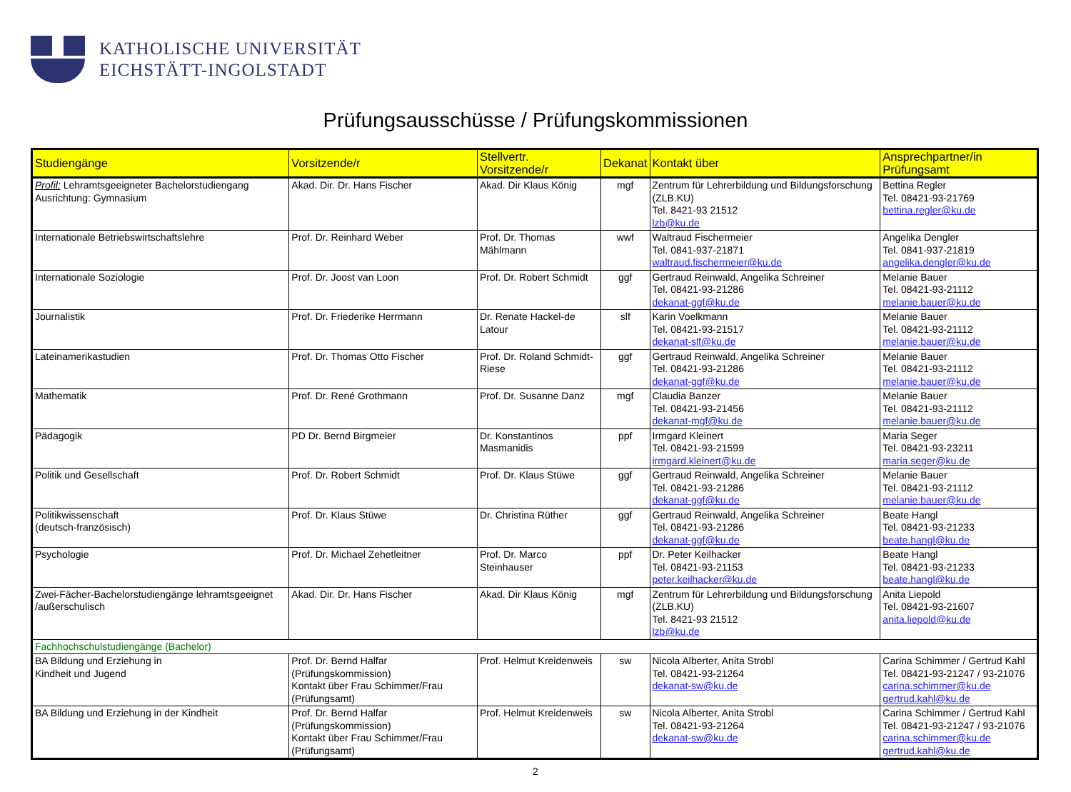KATHOLISCHE UNIVERSITÄT
EICHSTÄTT-INGOLSTADT
Prüfungsausschüsse / Prüfungskommissionen
| Studiengänge | Vorsitzende/r | Stellvertr. Vorsitzende/r | Dekanat | Kontakt über | Ansprechpartner/in Prüfungsamt |
| --- | --- | --- | --- | --- | --- |
| Profil: Lehramtsgeeigneter Bachelorstudiengang Ausrichtung: Gymnasium | Akad. Dir. Dr. Hans Fischer | Akad. Dir Klaus König | mgf | Zentrum für Lehrerbildung und Bildungsforschung (ZLB.KU) Tel. 8421-93 21512 lzb@ku.de | Bettina Regler Tel. 08421-93-21769 bettina.regler@ku.de |
| Internationale Betriebswirtschaftslehre | Prof. Dr. Reinhard Weber | Prof. Dr. Thomas Mählmann | wwf | Waltraud Fischermeier Tel. 0841-937-21871 waltraud.fischermeier@ku.de | Angelika Dengler Tel. 0841-937-21819 angelika.dengler@ku.de |
| Internationale Soziologie | Prof. Dr. Joost van Loon | Prof. Dr. Robert Schmidt | ggf | Gertraud Reinwald, Angelika Schreiner Tel. 08421-93-21286 dekanat-ggf@ku.de | Melanie Bauer Tel. 08421-93-21112 melanie.bauer@ku.de |
| Journalistik | Prof. Dr. Friederike Herrmann | Dr. Renate Hackel-de Latour | slf | Karin Voelkmann Tel. 08421-93-21517 dekanat-slf@ku.de | Melanie Bauer Tel. 08421-93-21112 melanie.bauer@ku.de |
| Lateinamerikastudien | Prof. Dr. Thomas Otto Fischer | Prof. Dr. Roland Schmidt-Riese | ggf | Gertraud Reinwald, Angelika Schreiner Tel. 08421-93-21286 dekanat-ggf@ku.de | Melanie Bauer Tel. 08421-93-21112 melanie.bauer@ku.de |
| Mathematik | Prof. Dr. René Grothmann | Prof. Dr. Susanne Danz | mgf | Claudia Banzer Tel. 08421-93-21456 dekanat-mgf@ku.de | Melanie Bauer Tel. 08421-93-21112 melanie.bauer@ku.de |
| Pädagogik | PD Dr. Bernd Birgmeier | Dr. Konstantinos Masmanidis | ppf | Irmgard Kleinert Tel. 08421-93-21599 irmgard.kleinert@ku.de | Maria Seger Tel. 08421-93-23211 maria.seger@ku.de |
| Politik und Gesellschaft | Prof. Dr. Robert Schmidt | Prof. Dr. Klaus Stüwe | ggf | Gertraud Reinwald, Angelika Schreiner Tel. 08421-93-21286 dekanat-ggf@ku.de | Melanie Bauer Tel. 08421-93-21112 melanie.bauer@ku.de |
| Politikwissenschaft (deutsch-französisch) | Prof. Dr. Klaus Stüwe | Dr. Christina Rüther | ggf | Gertraud Reinwald, Angelika Schreiner Tel. 08421-93-21286 dekanat-ggf@ku.de | Beate Hangl Tel. 08421-93-21233 beate.hangl@ku.de |
| Psychologie | Prof. Dr. Michael Zehetleitner | Prof. Dr. Marco Steinhauser | ppf | Dr. Peter Keilhacker Tel. 08421-93-21153 peter.keilhacker@ku.de | Beate Hangl Tel. 08421-93-21233 beate.hangl@ku.de |
| Zwei-Fächer-Bachelorstudiengänge lehramtsgeeignet /außerschulisch | Akad. Dir. Dr. Hans Fischer | Akad. Dir Klaus König | mgf | Zentrum für Lehrerbildung und Bildungsforschung (ZLB.KU) Tel. 8421-93 21512 lzb@ku.de | Anita Liepold Tel. 08421-93-21607 anita.liepold@ku.de |
| Fachhochschulstudiengänge (Bachelor) | | | | | |
| BA Bildung und Erziehung in Kindheit und Jugend | Prof. Dr. Bernd Halfar (Prüfungskommission) Kontakt über Frau Schimmer/Frau (Prüfungsamt) | Prof. Helmut Kreidenweis | sw | Nicola Alberter, Anita Strobl Tel. 08421-93-21264 dekanat-sw@ku.de | Carina Schimmer / Gertrud Kahl Tel. 08421-93-21247 / 93-21076 carina.schimmer@ku.de gertrud.kahl@ku.de |
| BA Bildung und Erziehung in der Kindheit | Prof. Dr. Bernd Halfar (Prüfungskommission) Kontakt über Frau Schimmer/Frau (Prüfungsamt) | Prof. Helmut Kreidenweis | sw | Nicola Alberter, Anita Strobl Tel. 08421-93-21264 dekanat-sw@ku.de | Carina Schimmer / Gertrud Kahl Tel. 08421-93-21247 / 93-21076 carina.schimmer@ku.de gertrud.kahl@ku.de |
2